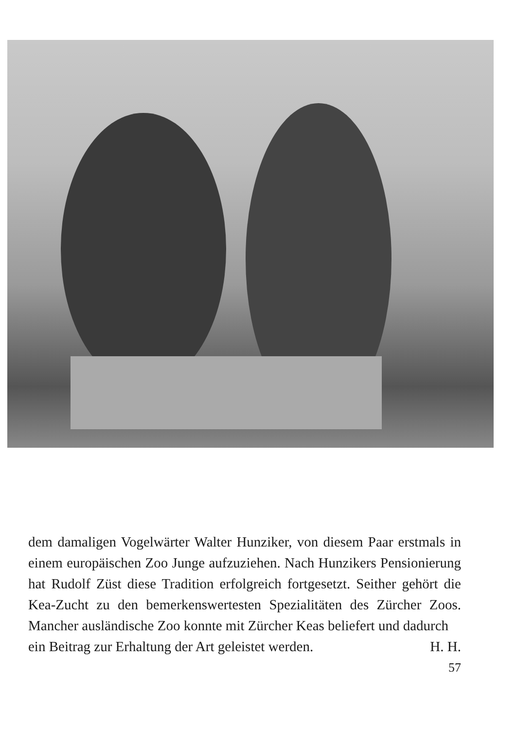dem damaligen Vogelwärter Walter Hunziker, von diesem Paar erstmals in einem europäischen Zoo Junge aufzuziehen. Nach Hunzikers Pensionierung hat Rudolf Züst diese Tradition erfolgreich fortgesetzt. Seither gehört die Kea-Zucht zu den bemerkenswertesten Spezialitäten des Zürcher Zoos. Mancher ausländische Zoo konnte mit Zürcher Keas beliefert und dadurch
ein Beitrag zur Erhaltung der Art geleistet werden. H. H.
57